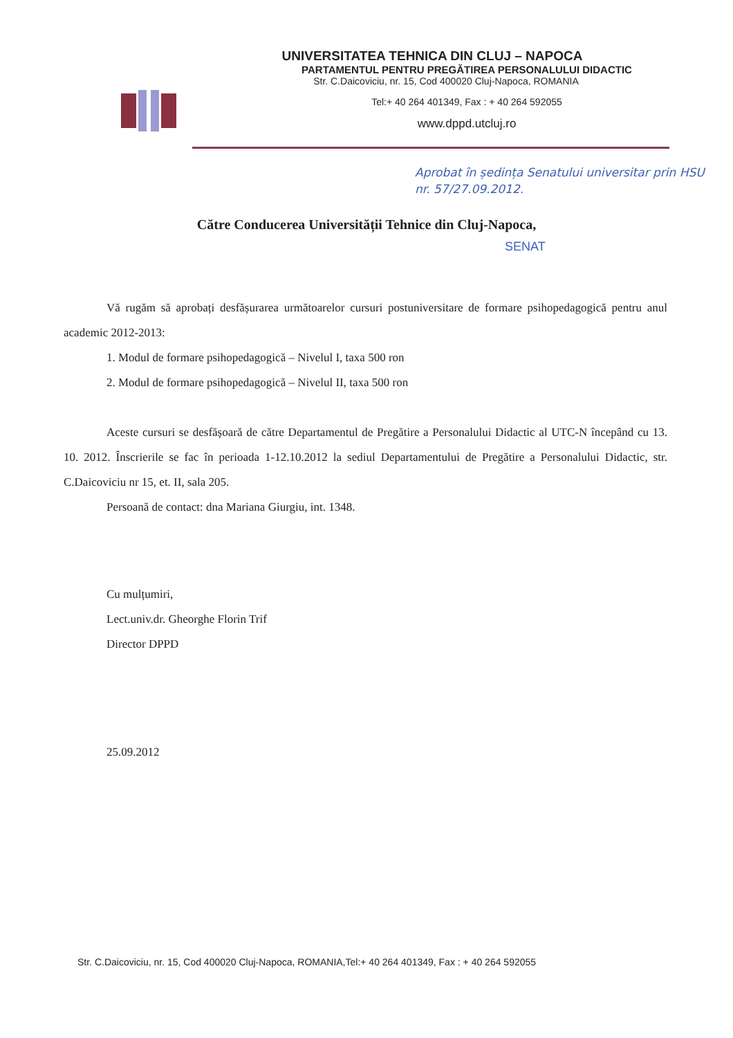UNIVERSITATEA TEHNICA DIN CLUJ – NAPOCA
PARTAMENTUL PENTRU PREGĂTIREA PERSONALULUI DIDACTIC
Str. C.Daicoviciu, nr. 15, Cod 400020 Cluj-Napoca, ROMANIA
Tel:+ 40 264 401349, Fax : + 40 264 592055
www.dppd.utcluj.ro
Aprobat în ședința Senatului universitar prin HSU nr. 57/27.09.2012.
Către Conducerea Universității Tehnice din Cluj-Napoca,
SENAT
Vă rugăm să aprobați desfășurarea următoarelor cursuri postuniversitare de formare psihopedagogică pentru anul academic 2012-2013:
1. Modul de formare psihopedagogică – Nivelul I, taxa 500 ron
2. Modul de formare psihopedagogică – Nivelul II, taxa 500 ron
Aceste cursuri se desfășoară de către Departamentul de Pregătire a Personalului Didactic al UTC-N începând cu 13. 10. 2012. Înscrierile se fac în perioada 1-12.10.2012 la sediul Departamentului de Pregătire a Personalului Didactic, str. C.Daicoviciu nr 15, et. II, sala 205.
Persoană de contact: dna Mariana Giurgiu, int. 1348.
Cu mulțumiri,
Lect.univ.dr. Gheorghe Florin Trif
Director DPPD
25.09.2012
Str. C.Daicoviciu, nr. 15, Cod 400020 Cluj-Napoca, ROMANIA,Tel:+ 40 264 401349, Fax : + 40 264 592055